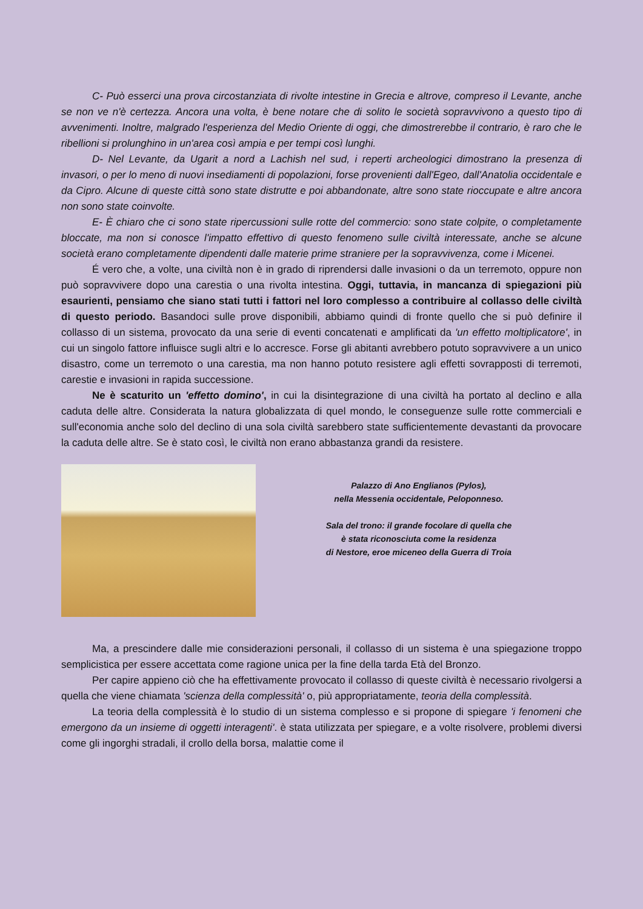C- Può esserci una prova circostanziata di rivolte intestine in Grecia e altrove, compreso il Levante, anche se non ve n'è certezza. Ancora una volta, è bene notare che di solito le società sopravvivono a questo tipo di avvenimenti. Inoltre, malgrado l'esperienza del Medio Oriente di oggi, che dimostrerebbe il contrario, è raro che le ribellioni si prolunghino in un'area così ampia e per tempi così lunghi.
D- Nel Levante, da Ugarit a nord a Lachish nel sud, i reperti archeologici dimostrano la presenza di invasori, o per lo meno di nuovi insediamenti di popolazioni, forse provenienti dall'Egeo, dall'Anatolia occidentale e da Cipro. Alcune di queste città sono state distrutte e poi abbandonate, altre sono state rioccupate e altre ancora non sono state coinvolte.
E- È chiaro che ci sono state ripercussioni sulle rotte del commercio: sono state colpite, o completamente bloccate, ma non si conosce l'impatto effettivo di questo fenomeno sulle civiltà interessate, anche se alcune società erano completamente dipendenti dalle materie prime straniere per la sopravvivenza, come i Micenei.
É vero che, a volte, una civiltà non è in grado di riprendersi dalle invasioni o da un terremoto, oppure non può sopravvivere dopo una carestia o una rivolta intestina. Oggi, tuttavia, in mancanza di spiegazioni più esaurienti, pensiamo che siano stati tutti i fattori nel loro complesso a contribuire al collasso delle civiltà di questo periodo. Basandoci sulle prove disponibili, abbiamo quindi di fronte quello che si può definire il collasso di un sistema, provocato da una serie di eventi concatenati e amplificati da 'un effetto moltiplicatore', in cui un singolo fattore influisce sugli altri e lo accresce. Forse gli abitanti avrebbero potuto sopravvivere a un unico disastro, come un terremoto o una carestia, ma non hanno potuto resistere agli effetti sovrapposti di terremoti, carestie e invasioni in rapida successione.
Ne è scaturito un 'effetto domino', in cui la disintegrazione di una civiltà ha portato al declino e alla caduta delle altre. Considerata la natura globalizzata di quel mondo, le conseguenze sulle rotte commerciali e sull'economia anche solo del declino di una sola civiltà sarebbero state sufficientemente devastanti da provocare la caduta delle altre. Se è stato così, le civiltà non erano abbastanza grandi da resistere.
Palazzo di Ano Englianos (Pylos),
nella Messenia occidentale, Peloponneso.
Sala del trono: il grande focolare di quella che
è stata riconosciuta come la residenza
di Nestore, eroe miceneo della Guerra di Troia
Ma, a prescindere dalle mie considerazioni personali, il collasso di un sistema è una spiegazione troppo semplicistica per essere accettata come ragione unica per la fine della tarda Età del Bronzo.
Per capire appieno ciò che ha effettivamente provocato il collasso di queste civiltà è necessario rivolgersi a quella che viene chiamata 'scienza della complessità' o, più appropriatamente, teoria della complessità.
La teoria della complessità è lo studio di un sistema complesso e si propone di spiegare 'i fenomeni che emergono da un insieme di oggetti interagenti'. è stata utilizzata per spiegare, e a volte risolvere, problemi diversi come gli ingorghi stradali, il crollo della borsa, malattie come il